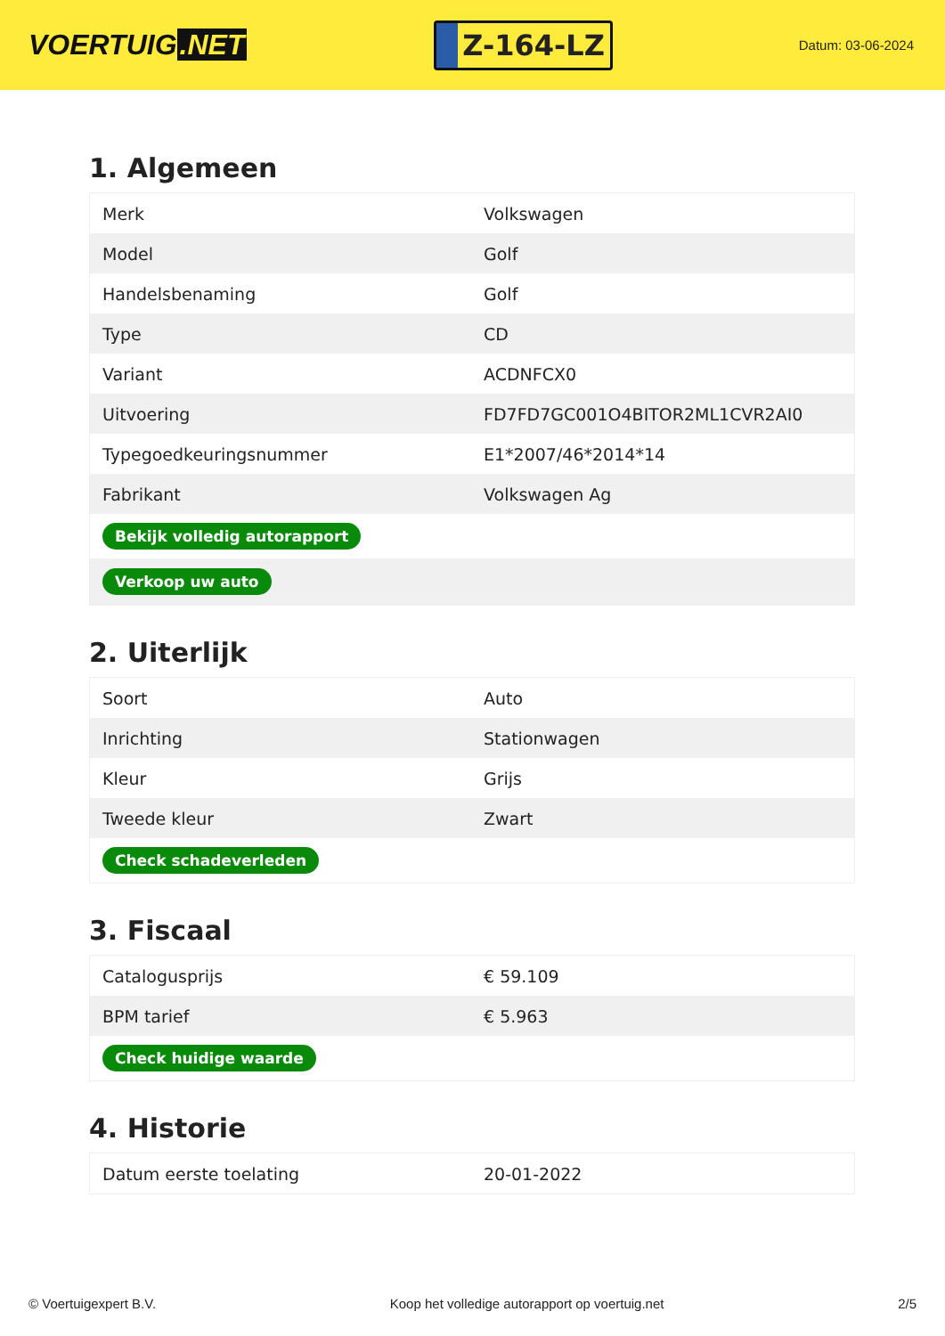VOERTUIG.NET
Z-164-LZ
Datum: 03-06-2024
1. Algemeen
| Merk | Volkswagen |
| Model | Golf |
| Handelsbenaming | Golf |
| Type | CD |
| Variant | ACDNFCX0 |
| Uitvoering | FD7FD7GC001O4BITOR2ML1CVR2AI0 |
| Typegoedkeuringsnummer | E1*2007/46*2014*14 |
| Fabrikant | Volkswagen Ag |
| Bekijk volledig autorapport | |
| Verkoop uw auto | |
2. Uiterlijk
| Soort | Auto |
| Inrichting | Stationwagen |
| Kleur | Grijs |
| Tweede kleur | Zwart |
| Check schadeverleden | |
3. Fiscaal
| Catalogusprijs | € 59.109 |
| BPM tarief | € 5.963 |
| Check huidige waarde | |
4. Historie
| Datum eerste toelating | 20-01-2022 |
© Voertuigexpert B.V. Koop het volledige autorapport op voertuig.net 2/5